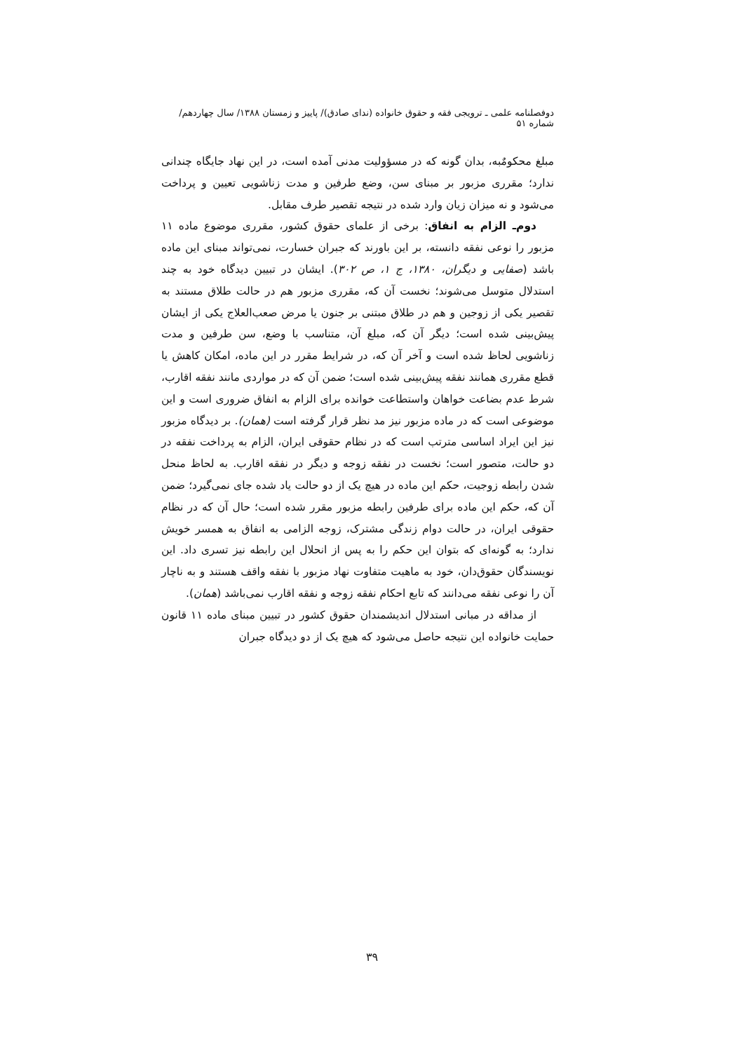دوفصلنامه علمی ـ ترویجی فقه و حقوق خانواده (ندای صادق)/ پاییز و زمستان ۱۳۸۸/ سال چهاردهم/ شماره ۵۱
مبلغ محکومٌبه، بدان گونه که در مسؤولیت مدنی آمده است، در این نهاد جایگاه چندانی ندارد؛ مقرری مزبور بر مبنای سن، وضع طرفین و مدت زناشویی تعیین و پرداخت می‌شود و نه میزان زیان وارد شده در نتیجه تقصیر طرف مقابل.
دوم‌ـ الزام به انفاق: برخی از علمای حقوق کشور، مقرری موضوع ماده ۱۱ مزبور را نوعی نفقه دانسته، بر این باورند که جبران خسارت، نمی‌تواند مبنای این ماده باشد (صفایی و دیگران، ۱۳۸۰، ج ۱، ص ۳۰۲). ایشان در تبیین دیدگاه خود به چند استدلال متوسل می‌شوند؛ نخست آن که، مقرری مزبور هم در حالت طلاق مستند به تقصیر یکی از زوجین و هم در طلاق مبتنی بر جنون یا مرض صعب‌العلاج یکی از ایشان پیش‌بینی شده است؛ دیگر آن که، مبلغ آن، متناسب با وضع، سن طرفین و مدت زناشویی لحاظ شده است و آخر آن که، در شرایط مقرر در این ماده، امکان کاهش یا قطع مقرری همانند نفقه پیش‌بینی شده است؛ ضمن آن که در مواردی مانند نفقه اقارب، شرط عدم بضاعت خواهان واستطاعت خوانده برای الزام به انفاق ضروری است و این موضوعی است که در ماده مزبور نیز مد نظر قرار گرفته است (همان). بر دیدگاه مزبور نیز این ایراد اساسی مترتب است که در نظام حقوقی ایران، الزام به پرداخت نفقه در دو حالت، متصور است؛ نخست در نفقه زوجه و دیگر در نفقه اقارب. به لحاظ منحل شدن رابطه زوجیت، حکم این ماده در هیچ یک از دو حالت یاد شده جای نمی‌گیرد؛ ضمن آن که، حکم این ماده برای طرفین رابطه مزبور مقرر شده است؛ حال آن که در نظام حقوقی ایران، در حالت دوام زندگی مشترک، زوجه الزامی به انفاق به همسر خویش ندارد؛ به گونه‌ای که بتوان این حکم را به پس از انحلال این رابطه نیز تسری داد. این نویسندگان حقوق‌دان، خود به ماهیت متفاوت نهاد مزبور با نفقه واقف هستند و به ناچار آن را نوعی نفقه می‌دانند که تابع احکام نفقه زوجه و نفقه اقارب نمی‌باشد (همان).
از مداقه در مبانی استدلال اندیشمندان حقوق کشور در تبیین مبنای ماده ۱۱ قانون حمایت خانواده این نتیجه حاصل می‌شود که هیچ یک از دو دیدگاه جبران
۳۹